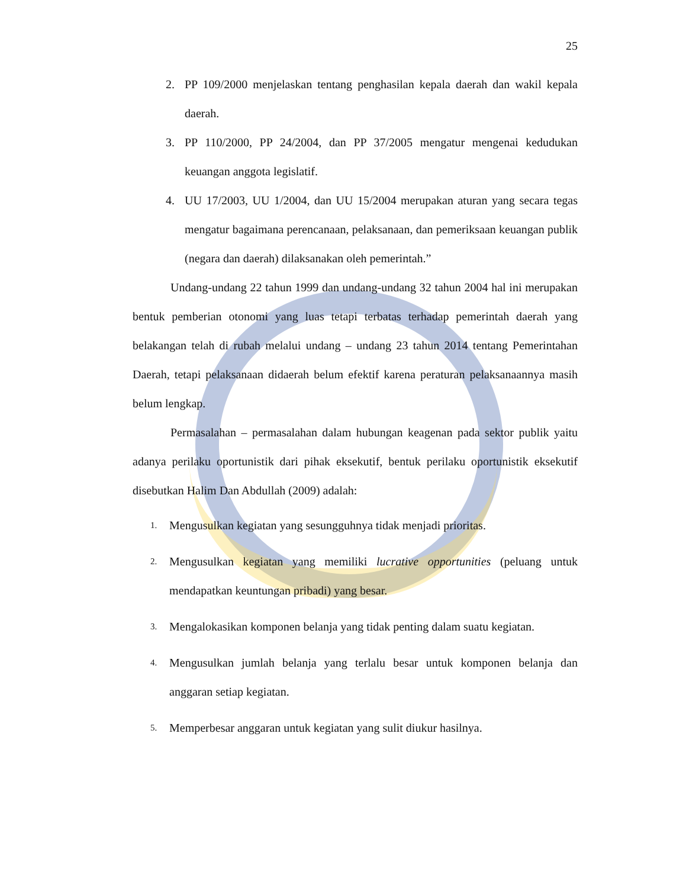25
2. PP 109/2000 menjelaskan tentang penghasilan kepala daerah dan wakil kepala daerah.
3. PP 110/2000, PP 24/2004, dan PP 37/2005 mengatur mengenai kedudukan keuangan anggota legislatif.
4. UU 17/2003, UU 1/2004, dan UU 15/2004 merupakan aturan yang secara tegas mengatur bagaimana perencanaan, pelaksanaan, dan pemeriksaan keuangan publik (negara dan daerah) dilaksanakan oleh pemerintah.”
Undang-undang 22 tahun 1999 dan undang-undang 32 tahun 2004 hal ini merupakan bentuk pemberian otonomi yang luas tetapi terbatas terhadap pemerintah daerah yang belakangan telah di rubah melalui undang – undang 23 tahun 2014 tentang Pemerintahan Daerah, tetapi pelaksanaan didaerah belum efektif karena peraturan pelaksanaannya masih belum lengkap.
Permasalahan – permasalahan dalam hubungan keagenan pada sektor publik yaitu adanya perilaku oportunistik dari pihak eksekutif, bentuk perilaku oportunistik eksekutif disebutkan Halim Dan Abdullah (2009) adalah:
1. Mengusulkan kegiatan yang sesungguhnya tidak menjadi prioritas.
2. Mengusulkan kegiatan yang memiliki lucrative opportunities (peluang untuk mendapatkan keuntungan pribadi) yang besar.
3. Mengalokasikan komponen belanja yang tidak penting dalam suatu kegiatan.
4. Mengusulkan jumlah belanja yang terlalu besar untuk komponen belanja dan anggaran setiap kegiatan.
5. Memperbesar anggaran untuk kegiatan yang sulit diukur hasilnya.